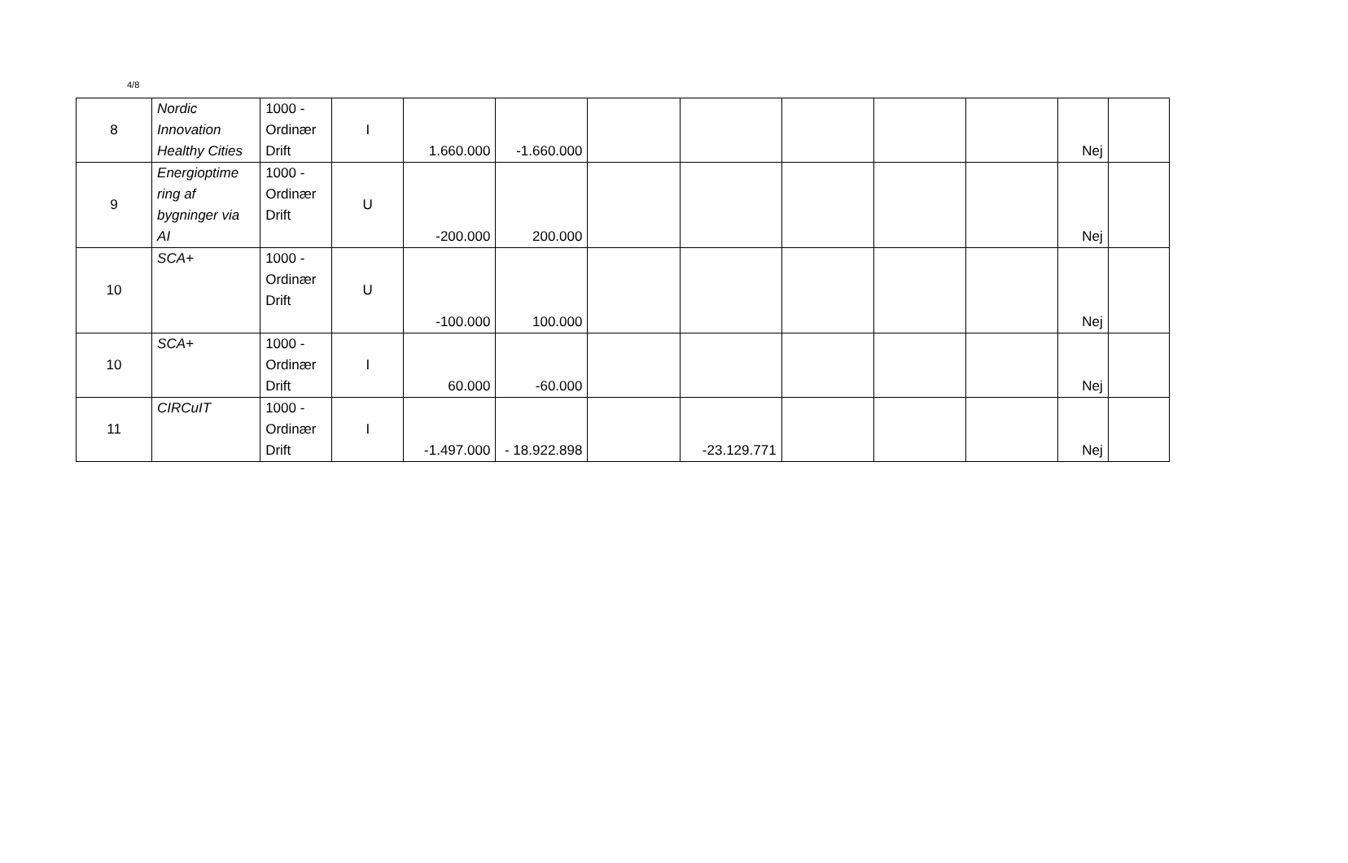4/8
| 8 | Nordic Innovation Healthy Cities | 1000 - Ordinær Drift | I | 1.660.000 | -1.660.000 | | | | | | Nej | |
| 9 | Energioptime ring af bygninger via AI | 1000 - Ordinær Drift | U | -200.000 | 200.000 | | | | | | Nej | |
| 10 | SCA+ | 1000 - Ordinær Drift | U | -100.000 | 100.000 | | | | | | Nej | |
| 10 | SCA+ | 1000 - Ordinær Drift | I | 60.000 | -60.000 | | | | | | Nej | |
| 11 | CIRCuIT | 1000 - Ordinær Drift | I | -1.497.000 | - 18.922.898 | | -23.129.771 | | | | Nej | |